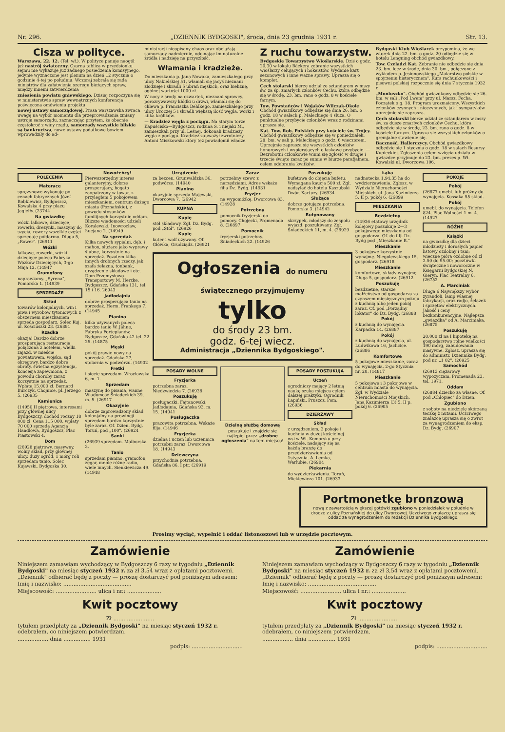Nr. 296. „DZIENNIK BYDGOSKI", środa, dnia 23 grudnia 1931 r. Str. 13.
Cisza w polityce.
Warszawa, 22. 12. (Tel. wł.). W polityce panuje naogół już nastrój świąteczny. Czarna tablica w przedsionku sejmu nie wykazuje już żadnego posiedzenia komisyjnego, jedynie wyznaczone jest plenum na dzień 12 stycznia o godzinie 4-tej po południu. Wczoraj zebrała się rada ministrów dla załatwienia szeregu bieżących spraw, między innemi zatwierdzenia
zniesienia powiatu gniewskiego. Dzisiaj rozpoczyna się w ministerstwie spraw wewnętrznych konferencja poświęcona omówieniu projektu
nowej ustawy samorządowej. Prasa warszawska zwraca uwagę na wybór momentu dla przeprowadzenia zmiany ustroju samorządu, zaznaczając przytem, że obecnie częstokroć z winy rządu, samorządy wszystkie bliskie są bankructwa, nowe ustawy podatkowe bowiem wprowadziły do ad-
ministracji nieopisany chaos oraz obciążają samorządy nadmiernie, odcinając im naturalne źródła i nadzieję na przyszłość.
Włamania i kradzieże.
Do mieszkania p. Jana Nowaka, zamieszkałego przy ulicy Nakielskiej 51, włamali się jacyś nieznani złodzieje i skradli 5 ubrań męskich, oraz bieliznę, ogólnej wartości 1000 zł.
W nocy z środy na czwartek, nieznani sprawcy, porozrywawszy kłódki u drzwi, włamali się do chlewa p. Franciszka Behlkego, zamieszkałego przy ulicy Uroczej 5 i skradli większą ilość węgla, worki i kilka królików.
— Kradzież węgla z pociągu. Na starym torze Kapuścisko—Bydgoszcz, rodzina S. i niejaki M., zamieszkali przy ul. Leśnej, dokonali kradzieży węgla z pociągu. Kradzież zauważył zwrotniczy Antoni Miszkowski który też powiadomił władze.
Z ruchu towarzystw.
Bydgoskie Towarzystwo Wioślarskie. Dziś o godz. 20,30 w lokalu Bäckera zebranie wszystkich wioślarzy celujących i hokeistów. Wydanie kart sezonowych i inne ważne sprawy. Uprasza się o komplet.
Cech stolarski bierze udział ze sztandarem w mszy św. za śp. zmarłych członków Cechu, która odbędzie się w środę, 23. bm. rano o godz. 8 w kościele farnym.
Tow. Powstańców i Wojaków Wilczak-Okole Obchód gwiazdkowy odbędzie się dnia 26. bm. o godz. 18 w salach p. Małeckiego 4 śluza. O punktualne przybycie członków wraz z rodzinami uprasza się.
Kat. Tow. Rob. Polskich przy kościele św. Trójcy. Obchód gwiazdkowy odbędzie się w poniedziałek, 28. bm. w sali p. Małeckiego o godz. 6 wieczorem. Uprzejmie zaprasza się wszystkich członków honorowych i wspierających o łaskawe przybycie. — Bezrobotni członkowie winni się zgłosić w drugie i trzecie święto zaraz po sumie w biurze parafjalnem, celem odebrania kwitków.
Bydgoski Klub Wioślarek przypomina, że we wtorek dnia 22. bm. o godz. 20 odbędzie się w hotelu Lengning obchód gwiazdkowy.
Tow. Czeladzi Kat. Zebranie nie odbędzie się dnia 23. bm. lecz w środę, dnia 30. bm., połączone z wykładem p. Jesionowskiego „Malarstwo polskie w spojrzeniu historycznem". Kurs rachunkowości i pisowni polskiej rozpocznie się dnia 7 stycznia 1932 r.
„Moniuszko". Obchód gwiazdkowy odbędzie się 26. bm. w sali „Pod Lwem" przy ul. Marsz. Focha. Początek o g. 18. Program urozmaicony. Wszystkich członków czynnych i nieczynnych, jak i sympatyków uprzejmie się zaprasza.
Cech stolarski bierze udział ze sztandarem w mszy św. za dusze zmarłych członków Cechu, która odbędzie się w środę, 23. bm. rano o godz. 8 w kościele farnym. Uprasza się wszystkich członków o gremjalne stawienie się.
Baczność, Hallerczycy. Obchód gwiazdkowy odbędzie się 1 stycznia o godz. 18 w salach Resursy Kupieckiej. Zgłoszenia celem wzięcia udziału w gwiazdce przyjmuje do 23. bm. prezes p. Wł. Kowalski ul. Dworcowa 106.
POLECENIA
Materace
sprężynowe wykonuje po cenach fabrycznych Józef Bobkiewicz, Bydgoszcz, Kowalska 4 przy placu Jagiełły. (23744
Na gwiazdkę
wózki lalkowe, dziecięce, rowerki, drezynki, maszyny do szycia, rowery wszelkie części sprzedaję półdarmo. Długa 5, „Rower". (26911
Wózki
lalkowe, rowerki, wózki dziecięce poleca Fabryka Wózków Dziecięcych, 3-go Maja 12. (14947
Gramofony
naprawiamy. „Syrena", Pomorska 1. (14939
SPRZEDAŻE
Skład
towarów kolonjalnych, win i piwa i wyrobów tytoniowych z obszernem mieszkaniem sprzeda gospodarz, Solec Kuj. ul. Kościuszki 23. (26891
Rzadka
okazja! Bardzo dobrze prosperująca restauracja połączona z hotelem, wielki zajazd, w mieście powiatowem, wojsko, sąd okręgowy, bardzo dobre obroty, świetna egzystencja, koncesja zapewniona, z powodu choroby zaraz korzystnie na sprzedaż. Wpłata 15.000 zł. Bernard Burczyk, Chojnice, pl. Jerzego 5. (26935
Kamienica
(14950 II piętrowa, interesami przy głównej ulicy Bydgoszczy, dochód roczny 18 000 zł. Cena 115 000, wpłaty 70 000 sprzeda Agencja Handlowa, Bydgoszcz, Plac Piastowski 4.
Dom
(26928 piętrowy, masywny, wolny skład, przy głównej ulicy, duży ogród, 1 mórg roli sprzedam tanio. Solec Kujawski, Bydgoska 30.
Nowożeńcy!
Pierwszorzędny interes galanteryjny, dobrze prosperujący, bogato zaopatrzony w towar, z przyległem 5 pokojowem mieszkaniem, centrum dużego miasta (Poznańskie), z powodu stosunków familijnych korzystnie oddam. Bliższe wiadomości udzieli Koralewski, Inowrocław, Łucjana 2. (14949
Na sprzedaż.
Kilka nowych sypialni, dęb. i mahon, służące jako wyprawy ślubne, korzystnie na sprzedaż. Pozatem kilka innych drobnych rzeczy, jak szafa żelazna, tonbank, urządzenie składowe i etc. Dom Przemysłowo-Transportowy M. Herzke, Bydgoszcz, Gdańska 131, tel. 15 i 16. 26943
Jadłodajnia
dobrze prosperująca tanio na sprzedaż. Herm. Frankego 7. (14945
Pianina
kilka używanych poleca bardzo tanio W. Jähne, Fabryka Fortepianów, Bydgoszcz, Gdańska 42 tel. 22 25. (14875
Męski
pokój prawie nowy na sprzedaż. Gdańska 27, stolarnia w podwórzu. (14902
Fretki
i siecie sprzedam. Wrocławska 6, m. 1.
Sprzedam
maszynę do pisania, wanne Wiadomość Śniadeckich 39, m. 5. (26917
Okazyjnie
dobrze zaprowadzony skład kolonjalny na prowincji sprzedam bardzo korzystnie byle zaraz. Of. Dzien. Bydg. Toruń, pod „100". (26924
Sanki
(26939 sprzedam. Malborska 3.
Tanio
sprzedam pianino, gramofon, zegar, meble różne radio, wiele innych. Sienkiewicza 49. (14948
Urządzenie
za bezcen. Grunwaldzka 36, podwórze. (14940
Pianino
okazyjnie sprzeda Majewski, Dworcowa 7. (26942
KUPNA
Kupię
stół składowy. Zgł. Dz. Bydg. pod „Stół". (26926
Kupię
kuter i wolf używany. Of. Główka, Grudziądz. (26921
Zaraz
potrzebny szewc z narzędziami. Adres wskaże filja Dz. Bydg. (14931
Fryzjer
na wypomóżkę. Dworcowa 83. (14928
Potrzebny
pomocnik fryzjerski do pomocy. Chojecki, Promenada 8. (26897
Pomocnik
fryzjerski potrzebny. Śniadeckich 32. (14926
Poszukuję
bufetowa do objęcia bufetu. Wymagana kaucja 500 zł. Zgł. nadsyłać do hotelu Kaszubski Dwór, Kartuzy. (26934
Służąca
dobrze gotująca potrzebna. Pomorska 3. (14942
Rutynowany
skrzypek, młodszy do zespołu wyjazd. poszukiwany. Zgł. Śniadeckich 11, m. 4. (26929
Ogłoszenia do numeru świątecznego przyjmujemy
tylko
do środy 23 bm.
godz. 6-tej wiecz.
Administracja „Dziennika Bydgoskiego".
POSADY WOLNE
Fryzjerka
potrzebna zaraz. Niedźwiedzia 7. (26938
Poszukuję
posługaczki. Fajtanowski, Jadłodajnia, Gdańska 93, m. 15. (14941
Posługaczka
pracowita potrzebna. Wskaże filja. (14946
Fryzjerka
dzielna i uczeń lub uczennica potrzebni zaraz. Dworcowa 18. (14943
Dziewczyna
przychodnia potrzebna. Gdańska 86, I ptr. (26919
Dzielną służbę domową
poszukuje i znajdzie się najlepiej przez „drobne ogłoszenia" na tem miejscu!
POSADY POSZUKUJĄ
Uczeń
ogrodniczy mający 2 letnią naukę szuka miejsca celem dalszej praktyki. Ogrodnik Łapiński, Pruszcz, Pom. (26936
DZIERŻAWY
Skład
z urządzeniem, 2 pokoje i kuchnia w dużej kościelnej wsi w Wl. Komorsku przy kościele, nadający się na każdą branżę do przedzierżawienia od 1stycznia. A. Lemka, Warlubie. (26904
Piekarnia
do wydzierżawienia. Toruń, Mickiewicza 101. (26933
Łąka
nadnotecka 1,94,35 ha do wydzierżawienia. Zgłosz. w Wydziale Nieruchomości Miejskich, ul. Jana Kazimierza 5, II p. pokój 6. (26899
MIESZKANIA
Bezdzietny
(14936 etatowy urzędnik kolejowy poszukuje 2—3 pokojowego mieszkania od gospodarza. Of. do filji Dz. Bydg pod „Mieszkanie B."
Mieszkanie
3 pokojowe korzystnie wynajmę. Niegolewskiego 15, gospodarz. (26918
Mieszkanie
komfortowe, składy wynajmę. Długa 5, gospodarz. (26912
Poszukuję
bezdzietne, starsze małżeństwo od gospodarza za czynszem miesięcznym pokoju z kuchnią albo jeden pokój zaraz. Of. pod „Porządny lokator" do Dz. Bydg. (26888
Pokój
z kuchnią do wynajęcia. Karpacka 14. (26887
Pokój
z kuchnią do wynajęcia, ul. Ludwikowa 16, Jachcice. (26886
Komfortowe
5 pokojowe mieszkanie, zaraz do wynajęcia. 2-go Stycznia nr. 20. (14817
Mieszkanie
5 pokojowe i 3 pokojowe w centrum miasta do wynajęcia. Zgł. w Wydziale Nieruchomości Miejskich, Jana Kazimierza (3) 5, II p. pokój 6. (26905
POKOJE
Pokój
(26877 umebl. lub próżny do wynajęcia. Kossaka 55 skład.
Pokój
umebl. do wynajęcia. Telefon 824. Plac Wolności 1 m. 4. (14927
RÓŻNE
Książki
na gwiazdkę dla dzieci młodzieży i dorosłych papier listowy ozdobny i tani; wieczne pióra ozdobne od zł 2.50 do 95.00; pocztówki świąteczne i noworoczne w Księgarni Bydgoskiej N. Gieryn, Plac Teatralny 6. (26752
A. Marciniak
Długa 6 Największy wybór żyrandoli, lamp własnej fabrykacji, oraz radjo, żelazek i sprzętów elektrycznych. Jakość i ceny bezkonkurencyjne. Najlepsza „gwiazdka" od A. Marciniaka. (26875
Poszukuję
20.000 zł na I hipotekę na gospodarstwo rolne wielkości 190 mórg, zabudowania masywne. Zgłosz. uprasza się do administr. Dziennika Bydg. pod nr. „1 02". (26925
Samochód
(26913 ciężarowy wypożyczam, Promenada 23, tel. 1971.
Oddam
(26884 dziecko za własne. Of. pod „Chłopiec" do Dzien.
Zgubiono
z soboty na niedzielę skórzaną teczkę z nutami. Uczciwego znalazcę uprasza się o zwrot za wynagrodzeniem do eksp. Dz. Bydg. (26907
Portmonetkę bronzową
nową z zawartością większej gotówki zgubiono w poniedziałek w południe w drodze z ulicy Poznańskiej do ulicy Dworcowej. Uczciwego znalazcę uprasza się oddać za wynagrodzeniem do redakcji Dziennika Bydgoskiego.
Prosimy wyciąć, wypełnić i oddać listonoszowi lub w urzędzie pocztowym.
Zamówienie
Niniejszem zamawiam wychodzący w Bydgoszczy 6 razy w tygodniu „Dziennik Bydgoski" na miesiąc styczeń 1932 r. za zł 3,54 wraz z opłatami pocztowemi. „Dziennik" odbierać będę z poczty — proszę dostarczyć pod poniższym adresem:
Imię i nazwisko: ........................................
Miejscowość: ........................ ulica i nr.: ....................
Kwit pocztowy
Zł ........................
tytułem przedpłaty za „Dziennik Bydgoski" na miesiąc styczeń 1932 r. odebrałem, co niniejszem potwierdzam.
.................. dnia ................ 1931
podpis: ..............................
Zamówienie
Niniejszem zamawiam wychodzący w Bydgoszczy 6 razy w tygodniu „Dziennik Bydgoski" na miesiąc styczeń 1932 r. za zł 3,54 wraz z opłatami pocztowemi. „Dziennik" odbierać będę z poczty — proszę dostarczyć pod poniższym adresem:
Imię i nazwisko: ........................................
Miejscowość: ........................ ulica i nr.: ....................
Kwit pocztowy
Zł ........................
tytułem przedpłaty za „Dziennik Bydgoski" na miesiąc styczeń 1932 r. odebrałem, co niniejszem potwierdzam.
.................. dnia ................ 1931
podpis: ..............................